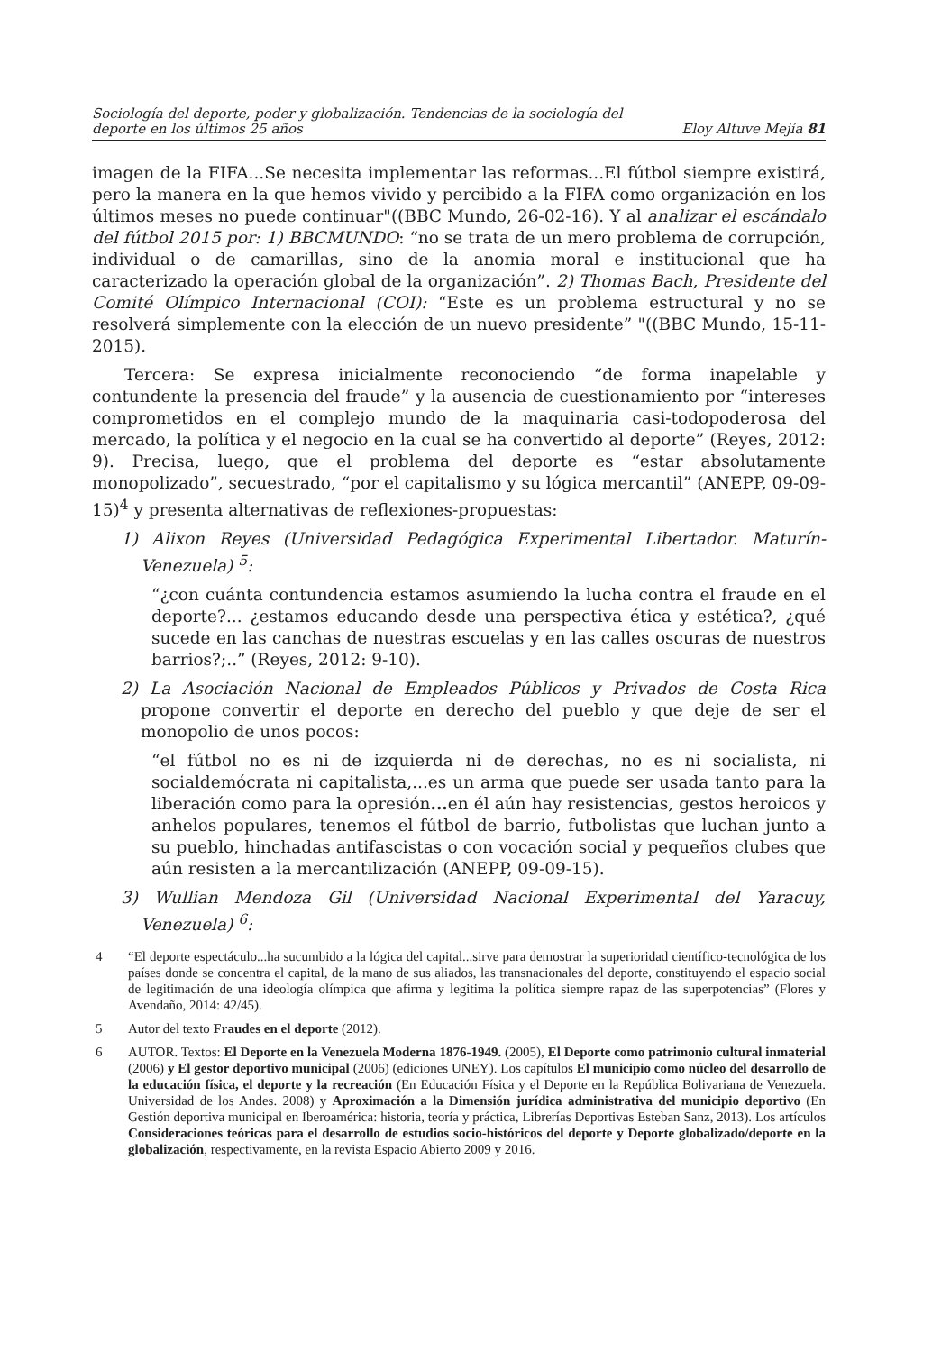Sociología del deporte, poder y globalización. Tendencias de la sociología del
deporte en los últimos 25 años
Eloy Altuve Mejía 81
imagen de la FIFA...Se necesita implementar las reformas...El fútbol siempre existirá, pero la manera en la que hemos vivido y percibido a la FIFA como organización en los últimos meses no puede continuar"((BBC Mundo, 26-02-16). Y al analizar el escándalo del fútbol 2015 por: 1) BBCMUNDO: “no se trata de un mero problema de corrupción, individual o de camarillas, sino de la anomia moral e institucional que ha caracterizado la operación global de la organización”. 2) Thomas Bach, Presidente del Comité Olímpico Internacional (COI): “Este es un problema estructural y no se resolverá simplemente con la elección de un nuevo presidente” "((BBC Mundo, 15-11-2015).
Tercera: Se expresa inicialmente reconociendo “de forma inapelable y contundente la presencia del fraude” y la ausencia de cuestionamiento por “intereses comprometidos en el complejo mundo de la maquinaria casi-todopoderosa del mercado, la política y el negocio en la cual se ha convertido al deporte” (Reyes, 2012: 9). Precisa, luego, que el problema del deporte es “estar absolutamente monopolizado”, secuestrado, “por el capitalismo y su lógica mercantil” (ANEPP, 09-09-15)<sup>4</sup> y presenta alternativas de reflexiones-propuestas:
1) Alixon Reyes (Universidad Pedagógica Experimental Libertador. Maturín-Venezuela) <sup>5</sup>:
“¿con cuánta contundencia estamos asumiendo la lucha contra el fraude en el deporte?... ¿estamos educando desde una perspectiva ética y estética?, ¿qué sucede en las canchas de nuestras escuelas y en las calles oscuras de nuestros barrios?;..” (Reyes, 2012: 9-10).
2) La Asociación Nacional de Empleados Públicos y Privados de Costa Rica propone convertir el deporte en derecho del pueblo y que deje de ser el monopolio de unos pocos:
“el fútbol no es ni de izquierda ni de derechas, no es ni socialista, ni socialdemócrata ni capitalista,...es un arma que puede ser usada tanto para la liberación como para la opresión... en él aún hay resistencias, gestos heroicos y anhelos populares, tenemos el fútbol de barrio, futbolistas que luchan junto a su pueblo, hinchadas antifascistas o con vocación social y pequeños clubes que aún resisten a la mercantilización (ANEPP, 09-09-15).
3) Wullian Mendoza Gil (Universidad Nacional Experimental del Yaracuy, Venezuela) <sup>6</sup>:
4 “El deporte espectáculo...ha sucumbido a la lógica del capital...sirve para demostrar la superioridad científico-tecnológica de los países donde se concentra el capital, de la mano de sus aliados, las transnacionales del deporte, constituyendo el espacio social de legitimación de una ideología olímpica que afirma y legitima la política siempre rapaz de las superpotencias” (Flores y Avendaño, 2014: 42/45).
5 Autor del texto Fraudes en el deporte (2012).
6 AUTOR. Textos: El Deporte en la Venezuela Moderna 1876-1949. (2005), El Deporte como patrimonio cultural inmaterial (2006) y El gestor deportivo municipal (2006) (ediciones UNEY). Los capítulos El municipio como núcleo del desarrollo de la educación física, el deporte y la recreación (En Educación Física y el Deporte en la República Bolivariana de Venezuela. Universidad de los Andes. 2008) y Aproximación a la Dimensión jurídica administrativa del municipio deportivo (En Gestión deportiva municipal en Iberoamérica: historia, teoría y práctica, Librerías Deportivas Esteban Sanz, 2013). Los artículos Consideraciones teóricas para el desarrollo de estudios socio-históricos del deporte y Deporte globalizado/deporte en la globalización, respectivamente, en la revista Espacio Abierto 2009 y 2016.